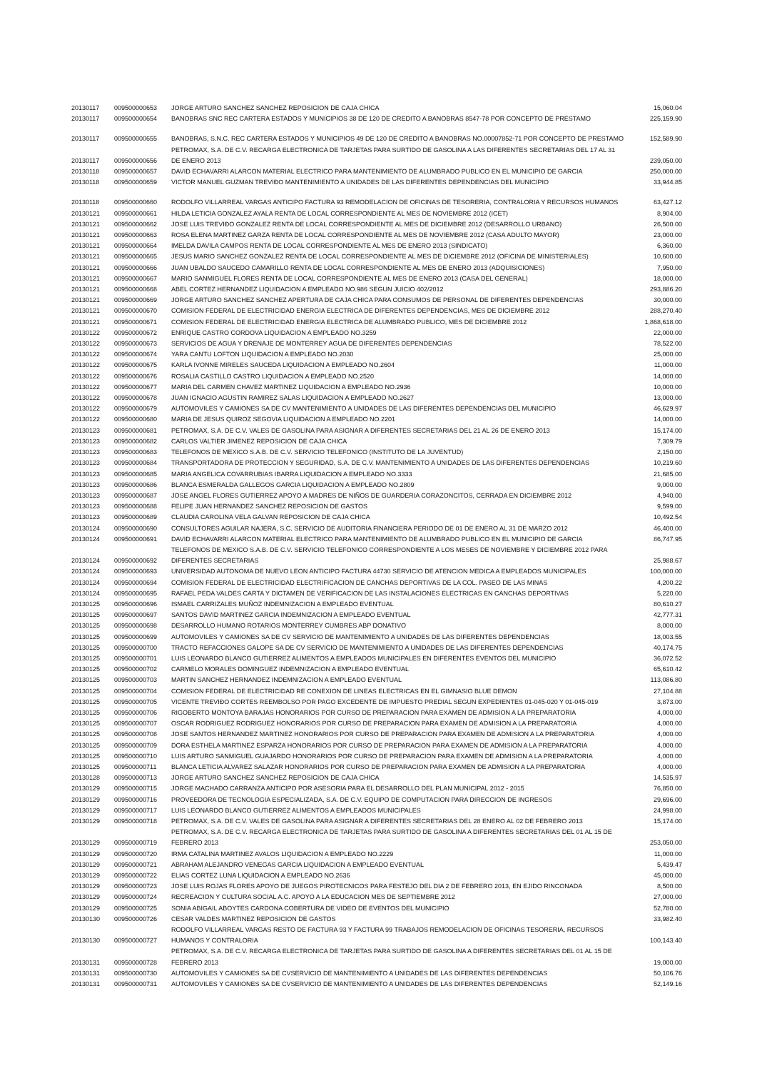| 20130117 | 009500000653 | JORGE ARTURO SANCHEZ SANCHEZ REPOSICION DE CAJA CHICA | 15,060.04 |
| 20130117 | 009500000654 | BANOBRAS SNC REC CARTERA ESTADOS Y MUNICIPIOS 38 DE 120 DE CREDITO A BANOBRAS 8547-78 POR CONCEPTO DE PRESTAMO | 225,159.90 |
| 20130117 | 009500000655 | BANOBRAS, S.N.C. REC CARTERA ESTADOS Y MUNICIPIOS 49 DE 120 DE CREDITO A BANOBRAS NO.00007852-71 POR CONCEPTO DE PRESTAMO | 152,589.90 |
| 20130117 | 009500000656 | PETROMAX, S.A. DE C.V. RECARGA ELECTRONICA DE TARJETAS PARA SURTIDO DE GASOLINA A LAS DIFERENTES SECRETARIAS DEL 17 AL 31 DE ENERO 2013 | 239,050.00 |
| 20130118 | 009500000657 | DAVID ECHAVARRI ALARCON MATERIAL ELECTRICO PARA MANTENIMIENTO DE ALUMBRADO PUBLICO EN EL MUNICIPIO DE GARCIA | 250,000.00 |
| 20130118 | 009500000659 | VICTOR MANUEL GUZMAN TREVIÐO MANTENIMIENTO A UNIDADES DE LAS DIFERENTES DEPENDENCIAS DEL MUNICIPIO | 33,944.85 |
| 20130118 | 009500000660 | RODOLFO VILLARREAL VARGAS ANTICIPO FACTURA 93 REMODELACION DE OFICINAS DE TESORERIA, CONTRALORIA Y RECURSOS HUMANOS | 63,427.12 |
| 20130121 | 009500000661 | HILDA LETICIA GONZALEZ AYALA RENTA DE LOCAL CORRESPONDIENTE AL MES DE NOVIEMBRE 2012 (ICET) | 8,904.00 |
| 20130121 | 009500000662 | JOSE LUIS TREVIÐO GONZALEZ RENTA DE LOCAL CORRESPONDIENTE AL MES DE DICIEMBRE 2012 (DESARROLLO URBANO) | 26,500.00 |
| 20130121 | 009500000663 | ROSA ELENA MARTINEZ GARZA RENTA DE LOCAL CORRESPONDIENTE AL MES DE NOVIEMBRE 2012 (CASA ADULTO MAYOR) | 23,000.00 |
| 20130121 | 009500000664 | IMELDA DAVILA CAMPOS RENTA DE LOCAL CORRESPONDIENTE AL MES DE ENERO 2013 (SINDICATO) | 6,360.00 |
| 20130121 | 009500000665 | JESUS MARIO SANCHEZ GONZALEZ RENTA DE LOCAL CORRESPONDIENTE AL MES DE DICIEMBRE 2012 (OFICINA DE MINISTERIALES) | 10,600.00 |
| 20130121 | 009500000666 | JUAN UBALDO SAUCEDO CAMARILLO RENTA DE LOCAL CORRESPONDIENTE AL MES DE ENERO 2013 (ADQUISICIONES) | 7,950.00 |
| 20130121 | 009500000667 | MARIO SANMIGUEL FLORES RENTA DE LOCAL CORRESPONDIENTE AL MES DE ENERO 2013 (CASA DEL GENERAL) | 18,000.00 |
| 20130121 | 009500000668 | ABEL CORTEZ HERNANDEZ LIQUIDACION A EMPLEADO NO.986 SEGUN JUICIO 402/2012 | 293,886.20 |
| 20130121 | 009500000669 | JORGE ARTURO SANCHEZ SANCHEZ APERTURA DE CAJA CHICA PARA CONSUMOS DE PERSONAL DE DIFERENTES DEPENDENCIAS | 30,000.00 |
| 20130121 | 009500000670 | COMISION FEDERAL DE ELECTRICIDAD ENERGIA ELECTRICA DE DIFERENTES DEPENDENCIAS, MES DE DICIEMBRE 2012 | 288,270.40 |
| 20130121 | 009500000671 | COMISION FEDERAL DE ELECTRICIDAD ENERGIA ELECTRICA DE ALUMBRADO PUBLICO, MES DE DICIEMBRE 2012 | 1,868,618.00 |
| 20130122 | 009500000672 | ENRIQUE CASTRO CORDOVA LIQUIDACION A EMPLEADO NO.3259 | 22,000.00 |
| 20130122 | 009500000673 | SERVICIOS DE AGUA Y DRENAJE DE MONTERREY AGUA DE DIFERENTES DEPENDENCIAS | 78,522.00 |
| 20130122 | 009500000674 | YARA CANTU LOFTON LIQUIDACION A EMPLEADO NO.2030 | 25,000.00 |
| 20130122 | 009500000675 | KARLA IVONNE MIRELES SAUCEDA LIQUIDACION A EMPLEADO NO.2604 | 11,000.00 |
| 20130122 | 009500000676 | ROSALIA CASTILLO CASTRO LIQUIDACION A EMPLEADO NO.2520 | 14,000.00 |
| 20130122 | 009500000677 | MARIA DEL CARMEN CHAVEZ MARTINEZ LIQUIDACION A EMPLEADO NO.2936 | 10,000.00 |
| 20130122 | 009500000678 | JUAN IGNACIO AGUSTIN RAMIREZ SALAS LIQUIDACION A EMPLEADO NO.2627 | 13,000.00 |
| 20130122 | 009500000679 | AUTOMOVILES Y CAMIONES SA DE CV MANTENIMIENTO A UNIDADES DE LAS DIFERENTES DEPENDENCIAS DEL MUNICIPIO | 46,629.97 |
| 20130122 | 009500000680 | MARIA DE JESUS QUIROZ SEGOVIA LIQUIDACION A EMPLEADO NO.2201 | 14,000.00 |
| 20130123 | 009500000681 | PETROMAX, S.A. DE C.V. VALES DE GASOLINA PARA ASIGNAR A DIFERENTES SECRETARIAS DEL 21 AL 26 DE ENERO 2013 | 15,174.00 |
| 20130123 | 009500000682 | CARLOS VALTIER JIMENEZ REPOSICION DE CAJA CHICA | 7,309.79 |
| 20130123 | 009500000683 | TELEFONOS DE MEXICO S.A.B. DE C.V. SERVICIO TELEFONICO (INSTITUTO DE LA JUVENTUD) | 2,150.00 |
| 20130123 | 009500000684 | TRANSPORTADORA DE PROTECCION Y SEGURIDAD, S.A. DE C.V. MANTENIMIENTO A UNIDADES DE LAS DIFERENTES DEPENDENCIAS | 10,219.60 |
| 20130123 | 009500000685 | MARIA ANGELICA COVARRUBIAS IBARRA LIQUIDACION A EMPLEADO NO.3333 | 21,685.00 |
| 20130123 | 009500000686 | BLANCA ESMERALDA GALLEGOS GARCIA LIQUIDACION A EMPLEADO NO.2809 | 9,000.00 |
| 20130123 | 009500000687 | JOSE ANGEL FLORES GUTIERREZ APOYO A MADRES DE NIÑOS DE GUARDERIA CORAZONCITOS, CERRADA EN DICIEMBRE 2012 | 4,940.00 |
| 20130123 | 009500000688 | FELIPE JUAN HERNANDEZ SANCHEZ REPOSICION DE GASTOS | 9,599.00 |
| 20130123 | 009500000689 | CLAUDIA CAROLINA VELA GALVAN REPOSICION DE CAJA CHICA | 10,492.54 |
| 20130124 | 009500000690 | CONSULTORES AGUILAR NAJERA, S.C. SERVICIO DE AUDITORIA FINANCIERA PERIODO DE 01 DE ENERO AL 31 DE MARZO 2012 | 46,400.00 |
| 20130124 | 009500000691 | DAVID ECHAVARRI ALARCON MATERIAL ELECTRICO PARA MANTENIMIENTO DE ALUMBRADO PUBLICO EN EL MUNICIPIO DE GARCIA | 86,747.95 |
| 20130124 | 009500000692 | TELEFONOS DE MEXICO S.A.B. DE C.V. SERVICIO TELEFONICO CORRESPONDIENTE A LOS MESES DE NOVIEMBRE Y DICIEMBRE 2012 PARA DIFERENTES SECRETARIAS | 25,988.67 |
| 20130124 | 009500000693 | UNIVERSIDAD AUTONOMA DE NUEVO LEON ANTICIPO FACTURA 44730 SERVICIO DE ATENCION MEDICA A EMPLEADOS MUNICIPALES | 100,000.00 |
| 20130124 | 009500000694 | COMISION FEDERAL DE ELECTRICIDAD ELECTRIFICACION DE CANCHAS DEPORTIVAS DE LA COL. PASEO DE LAS MINAS | 4,200.22 |
| 20130124 | 009500000695 | RAFAEL PEDA VALDES CARTA Y DICTAMEN DE VERIFICACION DE LAS INSTALACIONES ELECTRICAS EN CANCHAS DEPORTIVAS | 5,220.00 |
| 20130125 | 009500000696 | ISMAEL CARRIZALES MUÑOZ INDEMNIZACION A EMPLEADO EVENTUAL | 80,610.27 |
| 20130125 | 009500000697 | SANTOS DAVID MARTINEZ GARCIA INDEMNIZACION A EMPLEADO EVENTUAL | 42,777.31 |
| 20130125 | 009500000698 | DESARROLLO HUMANO ROTARIOS MONTERREY CUMBRES ABP DONATIVO | 8,000.00 |
| 20130125 | 009500000699 | AUTOMOVILES Y CAMIONES SA DE CV SERVICIO DE MANTENIMIENTO A UNIDADES DE LAS DIFERENTES DEPENDENCIAS | 18,003.55 |
| 20130125 | 009500000700 | TRACTO REFACCIONES GALOPE SA DE CV SERVICIO DE MANTENIMIENTO A UNIDADES DE LAS DIFERENTES DEPENDENCIAS | 40,174.75 |
| 20130125 | 009500000701 | LUIS LEONARDO BLANCO GUTIERREZ ALIMENTOS A EMPLEADOS MUNICIPALES EN DIFERENTES EVENTOS DEL MUNICIPIO | 36,072.52 |
| 20130125 | 009500000702 | CARMELO MORALES DOMINGUEZ INDEMNIZACION A EMPLEADO EVENTUAL | 65,610.42 |
| 20130125 | 009500000703 | MARTIN SANCHEZ HERNANDEZ INDEMNIZACION A EMPLEADO EVENTUAL | 113,086.80 |
| 20130125 | 009500000704 | COMISION FEDERAL DE ELECTRICIDAD RE CONEXION DE LINEAS ELECTRICAS EN EL GIMNASIO BLUE DEMON | 27,104.88 |
| 20130125 | 009500000705 | VICENTE TREVIÐO CORTES REEMBOLSO POR PAGO EXCEDENTE DE IMPUESTO PREDIAL SEGUN EXPEDIENTES 01-045-020 Y 01-045-019 | 3,873.00 |
| 20130125 | 009500000706 | RIGOBERTO MONTOYA BARAJAS HONORARIOS POR CURSO DE PREPARACION PARA EXAMEN DE ADMISION A LA PREPARATORIA | 4,000.00 |
| 20130125 | 009500000707 | OSCAR RODRIGUEZ RODRIGUEZ HONORARIOS POR CURSO DE PREPARACION PARA EXAMEN DE ADMISION A LA PREPARATORIA | 4,000.00 |
| 20130125 | 009500000708 | JOSE SANTOS HERNANDEZ MARTINEZ HONORARIOS POR CURSO DE PREPARACION PARA EXAMEN DE ADMISION A LA PREPARATORIA | 4,000.00 |
| 20130125 | 009500000709 | DORA ESTHELA MARTINEZ ESPARZA HONORARIOS POR CURSO DE PREPARACION PARA EXAMEN DE ADMISION A LA PREPARATORIA | 4,000.00 |
| 20130125 | 009500000710 | LUIS ARTURO SANMIGUEL GUAJARDO HONORARIOS POR CURSO DE PREPARACION PARA EXAMEN DE ADMISION A LA PREPARATORIA | 4,000.00 |
| 20130125 | 009500000711 | BLANCA LETICIA ALVAREZ SALAZAR HONORARIOS POR CURSO DE PREPARACION PARA EXAMEN DE ADMISION A LA PREPARATORIA | 4,000.00 |
| 20130128 | 009500000713 | JORGE ARTURO SANCHEZ SANCHEZ REPOSICION DE CAJA CHICA | 14,535.97 |
| 20130129 | 009500000715 | JORGE MACHADO CARRANZA ANTICIPO POR ASESORIA PARA EL DESARROLLO DEL PLAN MUNICIPAL 2012 - 2015 | 76,850.00 |
| 20130129 | 009500000716 | PROVEEDORA DE TECNOLOGIA ESPECIALIZADA, S.A. DE C.V. EQUIPO DE COMPUTACION PARA DIRECCION DE INGRESOS | 29,696.00 |
| 20130129 | 009500000717 | LUIS LEONARDO BLANCO GUTIERREZ ALIMENTOS A EMPLEADOS MUNICIPALES | 24,998.00 |
| 20130129 | 009500000718 | PETROMAX, S.A. DE C.V. VALES DE GASOLINA PARA ASIGNAR A DIFERENTES SECRETARIAS DEL 28 ENERO AL 02 DE FEBRERO 2013 | 15,174.00 |
| 20130129 | 009500000719 | PETROMAX, S.A. DE C.V. RECARGA ELECTRONICA DE TARJETAS PARA SURTIDO DE GASOLINA A DIFERENTES SECRETARIAS DEL 01 AL 15 DE FEBRERO 2013 | 253,050.00 |
| 20130129 | 009500000720 | IRMA CATALINA MARTINEZ AVALOS LIQUIDACION A EMPLEADO NO.2229 | 11,000.00 |
| 20130129 | 009500000721 | ABRAHAM ALEJANDRO VENEGAS GARCIA LIQUIDACION A EMPLEADO EVENTUAL | 5,439.47 |
| 20130129 | 009500000722 | ELIAS CORTEZ LUNA LIQUIDACION A EMPLEADO NO.2636 | 45,000.00 |
| 20130129 | 009500000723 | JOSE LUIS ROJAS FLORES APOYO DE JUEGOS PIROTECNICOS PARA FESTEJO DEL DIA 2 DE FEBRERO 2013, EN EJIDO RINCONADA | 8,500.00 |
| 20130129 | 009500000724 | RECREACION Y CULTURA SOCIAL A.C. APOYO A LA EDUCACION MES DE SEPTIEMBRE 2012 | 27,000.00 |
| 20130129 | 009500000725 | SONIA ABIGAIL ABOYTES CARDONA COBERTURA DE VIDEO DE EVENTOS DEL MUNICIPIO | 52,780.00 |
| 20130130 | 009500000726 | CESAR VALDES MARTINEZ REPOSICION DE GASTOS | 33,982.40 |
| 20130130 | 009500000727 | RODOLFO VILLARREAL VARGAS RESTO DE FACTURA 93 Y FACTURA 99 TRABAJOS REMODELACION DE OFICINAS TESORERIA, RECURSOS HUMANOS Y CONTRALORIA | 100,143.40 |
| 20130131 | 009500000728 | PETROMAX, S.A. DE C.V. RECARGA ELECTRONICA DE TARJETAS PARA SURTIDO DE GASOLINA A DIFERENTES SECRETARIAS DEL 01 AL 15 DE FEBRERO 2013 | 19,000.00 |
| 20130131 | 009500000730 | AUTOMOVILES Y CAMIONES SA DE CVSERVICIO DE MANTENIMIENTO A UNIDADES DE LAS DIFERENTES DEPENDENCIAS | 50,106.76 |
| 20130131 | 009500000731 | AUTOMOVILES Y CAMIONES SA DE CVSERVICIO DE MANTENIMIENTO A UNIDADES DE LAS DIFERENTES DEPENDENCIAS | 52,149.16 |